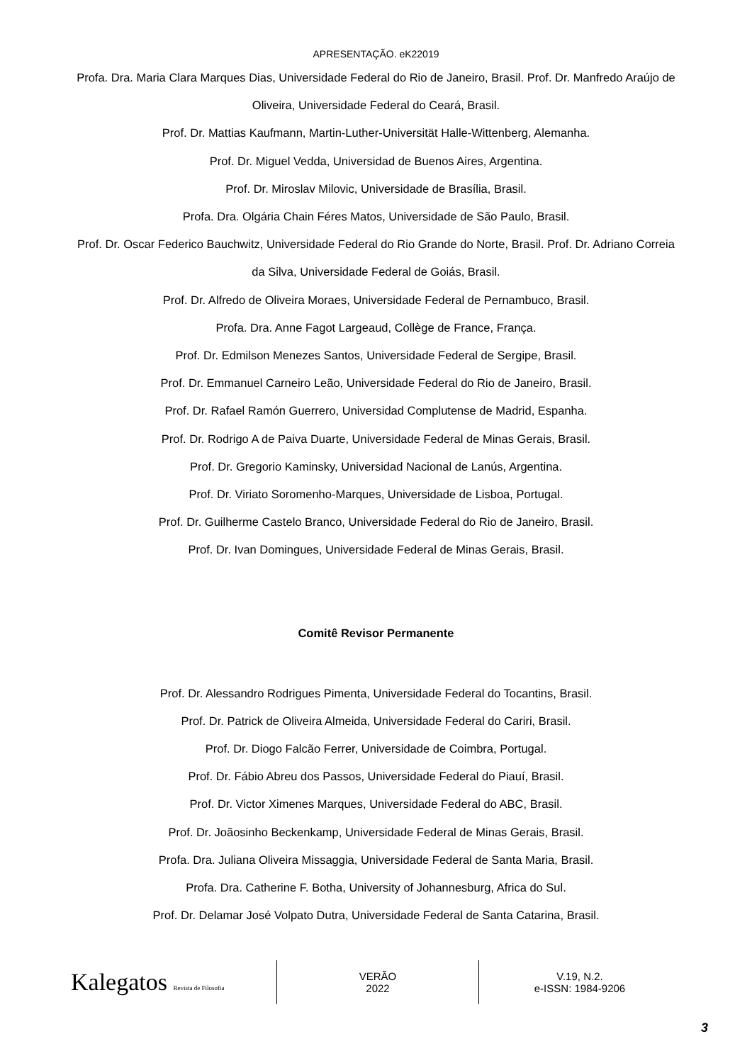APRESENTAÇÃO. eK22019
Profa. Dra. Maria Clara Marques Dias, Universidade Federal do Rio de Janeiro, Brasil. Prof. Dr. Manfredo Araújo de Oliveira, Universidade Federal do Ceará, Brasil.
Prof. Dr. Mattias Kaufmann, Martin-Luther-Universität Halle-Wittenberg, Alemanha.
Prof. Dr. Miguel Vedda, Universidad de Buenos Aires, Argentina.
Prof. Dr. Miroslav Milovic, Universidade de Brasília, Brasil.
Profa. Dra. Olgária Chain Féres Matos, Universidade de São Paulo, Brasil.
Prof. Dr. Oscar Federico Bauchwitz, Universidade Federal do Rio Grande do Norte, Brasil. Prof. Dr. Adriano Correia da Silva, Universidade Federal de Goiás, Brasil.
Prof. Dr. Alfredo de Oliveira Moraes, Universidade Federal de Pernambuco, Brasil.
Profa. Dra. Anne Fagot Largeaud, Collège de France, França.
Prof. Dr. Edmilson Menezes Santos, Universidade Federal de Sergipe, Brasil.
Prof. Dr. Emmanuel Carneiro Leão, Universidade Federal do Rio de Janeiro, Brasil.
Prof. Dr. Rafael Ramón Guerrero, Universidad Complutense de Madrid, Espanha.
Prof. Dr. Rodrigo A de Paiva Duarte, Universidade Federal de Minas Gerais, Brasil.
Prof. Dr. Gregorio Kaminsky, Universidad Nacional de Lanús, Argentina.
Prof. Dr. Viriato Soromenho-Marques, Universidade de Lisboa, Portugal.
Prof. Dr. Guilherme Castelo Branco, Universidade Federal do Rio de Janeiro, Brasil.
Prof. Dr. Ivan Domingues, Universidade Federal de Minas Gerais, Brasil.
Comitê Revisor Permanente
Prof. Dr. Alessandro Rodrigues Pimenta, Universidade Federal do Tocantins, Brasil.
Prof. Dr. Patrick de Oliveira Almeida, Universidade Federal do Cariri, Brasil.
Prof. Dr. Diogo Falcão Ferrer, Universidade de Coimbra, Portugal.
Prof. Dr. Fábio Abreu dos Passos, Universidade Federal do Piauí, Brasil.
Prof. Dr. Victor Ximenes Marques, Universidade Federal do ABC, Brasil.
Prof. Dr. Joãosinho Beckenkamp, Universidade Federal de Minas Gerais, Brasil.
Profa. Dra. Juliana Oliveira Missaggia, Universidade Federal de Santa Maria, Brasil.
Profa. Dra. Catherine F. Botha, University of Johannesburg, Africa do Sul.
Prof. Dr. Delamar José Volpato Dutra, Universidade Federal de Santa Catarina, Brasil.
Kalegatos Revista de Filosofia
VERÃO
2022
V.19, N.2.
e-ISSN: 1984-9206
3